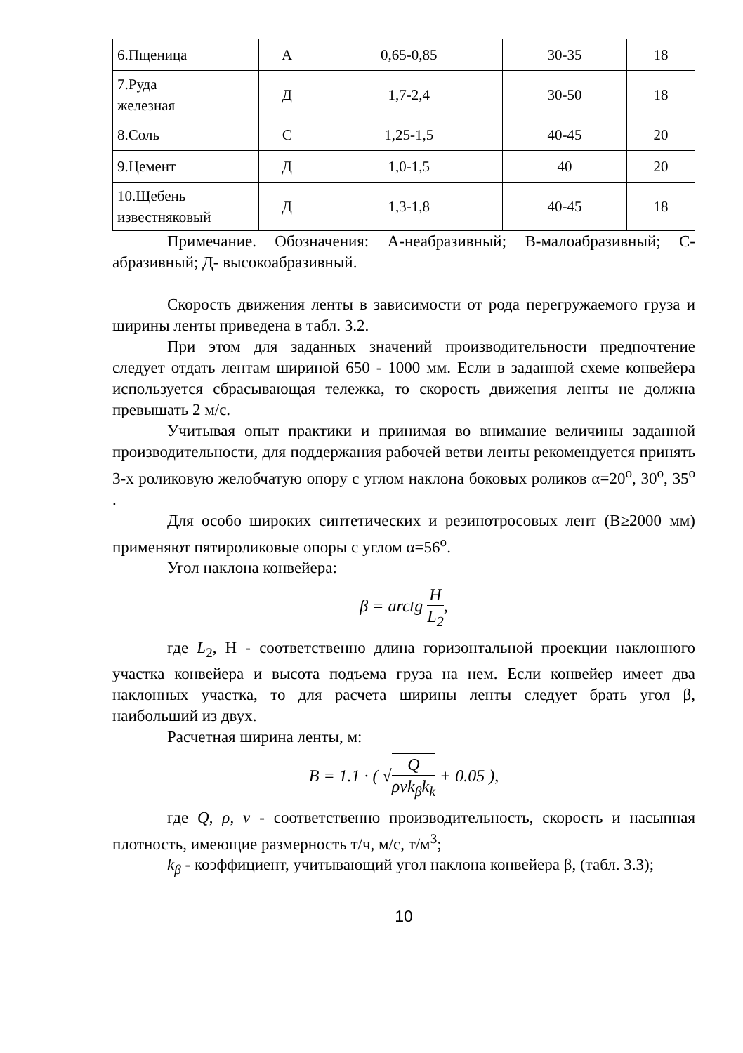| 6.Пщеница | А | 0,65-0,85 | 30-35 | 18 |
| 7.Руда железная | Д | 1,7-2,4 | 30-50 | 18 |
| 8.Соль | С | 1,25-1,5 | 40-45 | 20 |
| 9.Цемент | Д | 1,0-1,5 | 40 | 20 |
| 10.Щебень известняковый | Д | 1,3-1,8 | 40-45 | 18 |
Примечание. Обозначения: А-неабразивный; В-малоабразивный; С-абразивный; Д- высокоабразивный.
Скорость движения ленты в зависимости от рода перегружаемого груза и ширины ленты приведена в табл. 3.2.
При этом для заданных значений производительности предпочтение следует отдать лентам шириной 650 - 1000 мм. Если в заданной схеме конвейера используется сбрасывающая тележка, то скорость движения ленты не должна превышать 2 м/с.
Учитывая опыт практики и принимая во внимание величины заданной производительности, для поддержания рабочей ветви ленты рекомендуется принять 3-х роликовую желобчатую опору с углом наклона боковых роликов α=20<sup>o</sup>, 30<sup>o</sup>, 35<sup>o</sup> .
Для особо широких синтетических и резинотросовых лент (B≥2000 мм) применяют пятироликовые опоры с углом α=56<sup>o</sup>.
Угол наклона конвейера:
β = arctg H L<sub>2</sub>,
где L<sub>2</sub>, H - соответственно длина горизонтальной проекции наклонного участка конвейера и высота подъема груза на нем. Если конвейер имеет два наклонных участка, то для расчета ширины ленты следует брать угол β, наибольший из двух.
Расчетная ширина ленты, м:
B = 1.1 · ( √Q ρvk<sub>β</sub>k<sub>k</sub> + 0.05 ),
где Q, ρ, v - соответственно производительность, скорость и насыпная плотность, имеющие размерность т/ч, м/с, т/м<sup>3</sup>;
k<sub>β</sub> - коэффициент, учитывающий угол наклона конвейера β, (табл. 3.3);
10